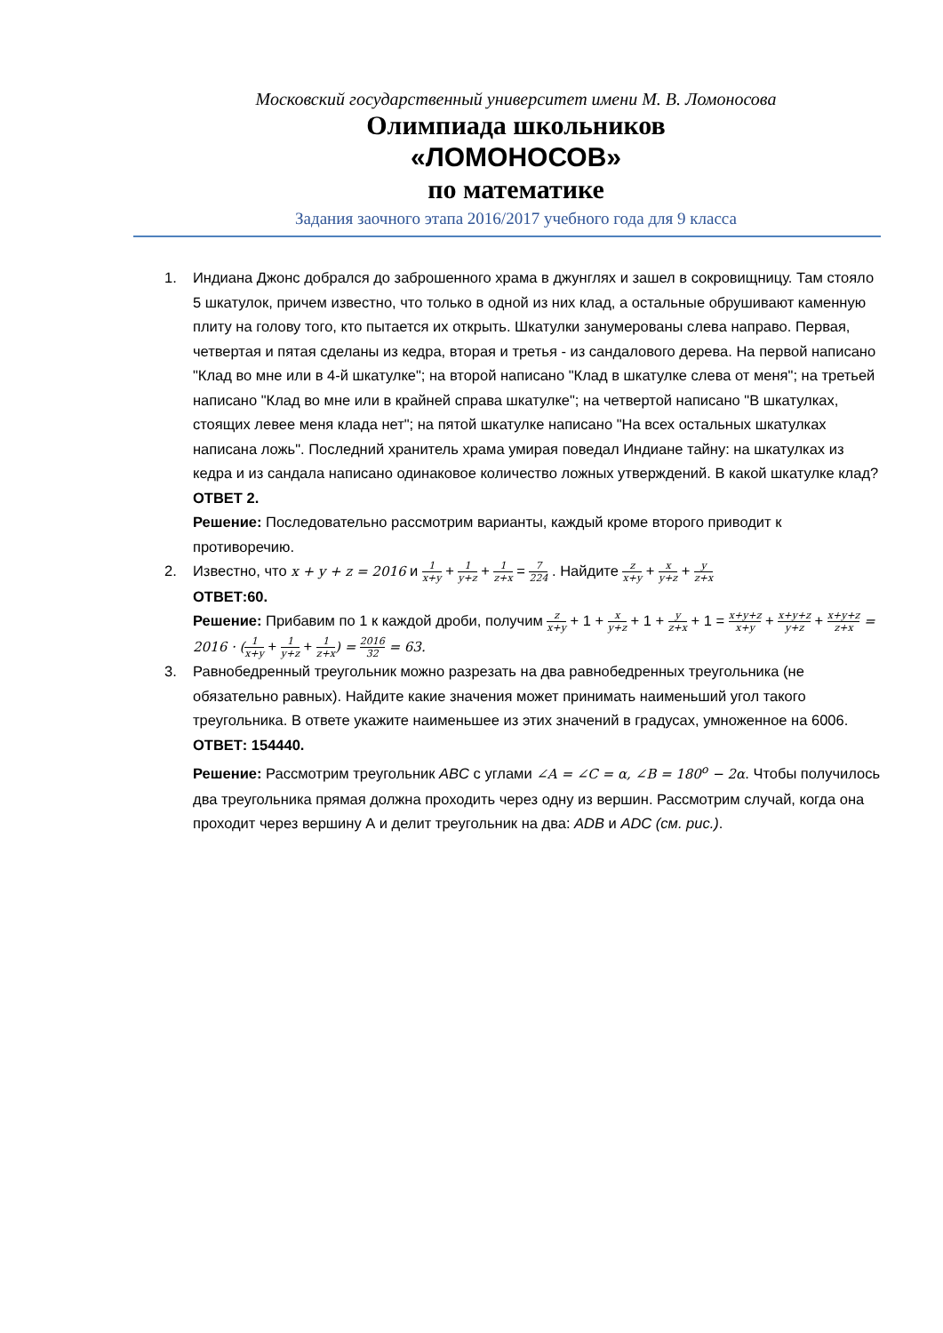Московский государственный университет имени М. В. Ломоносова
Олимпиада школьников
«ЛОМОНОСОВ»
по математике
Задания заочного этапа 2016/2017 учебного года для 9 класса
1. Индиана Джонс добрался до заброшенного храма в джунглях и зашел в сокровищницу. Там стояло 5 шкатулок, причем известно, что только в одной из них клад, а остальные обрушивают каменную плиту на голову того, кто пытается их открыть. Шкатулки занумерованы слева направо. Первая, четвертая и пятая сделаны из кедра, вторая и третья - из сандалового дерева. На первой написано "Клад во мне или в 4-й шкатулке"; на второй написано "Клад в шкатулке слева от меня"; на третьей написано "Клад во мне или в крайней справа шкатулке"; на четвертой написано "В шкатулках, стоящих левее меня клада нет"; на пятой шкатулке написано "На всех остальных шкатулках написана ложь". Последний хранитель храма умирая поведал Индиане тайну: на шкатулках из кедра и из сандала написано одинаковое количество ложных утверждений. В какой шкатулке клад?
ОТВЕТ 2.
Решение: Последовательно рассмотрим варианты, каждый кроме второго приводит к противоречию.
2. Известно, что x + y + z = 2016 и 1 x+y + 1 y+z + 1 z+x = 7 224 . Найдите z x+y + x y+z + y z+x
ОТВЕТ:60.
Решение: Прибавим по 1 к каждой дроби, получим z x+y + 1 + x y+z + 1 + y z+x + 1 = x+y+z x+y + x+y+z y+z + x+y+z z+x = 2016 · (1 x+y + 1 y+z + 1 z+x) = 2016 32 = 63.
3. Равнобедренный треугольник можно разрезать на два равнобедренных треугольника (не обязательно равных). Найдите какие значения может принимать наименьший угол такого треугольника. В ответе укажите наименьшее из этих значений в градусах, умноженное на 6006.
ОТВЕТ: 154440.
Решение: Рассмотрим треугольник ABC с углами ∠A = ∠C = α, ∠B = 180<sup>o</sup> − 2α. Чтобы получилось два треугольника прямая должна проходить через одну из вершин. Рассмотрим случай, когда она проходит через вершину А и делит треугольник на два: ADB и ADC (см. рис.).